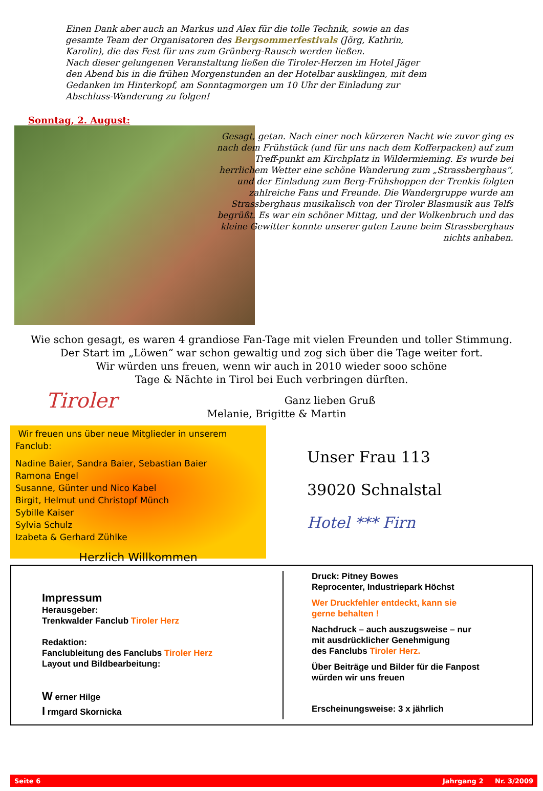Einen Dank aber auch an Markus und Alex für die tolle Technik, sowie an das gesamte Team der Organisatoren des Bergsommerfestivals (Jörg, Kathrin, Karolin), die das Fest für uns zum Grünberg-Rausch werden ließen.
Nach dieser gelungenen Veranstaltung ließen die Tiroler-Herzen im Hotel Jäger den Abend bis in die frühen Morgenstunden an der Hotelbar ausklingen, mit dem Gedanken im Hinterkopf, am Sonntagmorgen um 10 Uhr der Einladung zur Abschluss-Wanderung zu folgen!
Sonntag, 2. August:
Gesagt, getan. Nach einer noch kürzeren Nacht wie zuvor ging es nach dem Frühstück (und für uns nach dem Kofferpacken) auf zum Treff-punkt am Kirchplatz in Wildermieming. Es wurde bei herrlichem Wetter eine schöne Wanderung zum „Strassberghaus“, und der Einladung zum Berg-Frühshoppen der Trenkis folgten zahlreiche Fans und Freunde. Die Wandergruppe wurde am Strassberghaus musikalisch von der Tiroler Blasmusik aus Telfs begrüßt. Es war ein schöner Mittag, und der Wolkenbruch und das kleine Gewitter konnte unserer guten Laune beim Strassberghaus nichts anhaben.
Wie schon gesagt, es waren 4 grandiose Fan-Tage mit vielen Freunden und toller Stimmung.
Der Start im „Löwen“ war schon gewaltig und zog sich über die Tage weiter fort.
Wir würden uns freuen, wenn wir auch in 2010 wieder sooo schöne
Tage & Nächte in Tirol bei Euch verbringen dürften.
Tiroler Ganz lieben Gruß
Melanie, Brigitte & Martin
Wir freuen uns über neue Mitglieder in unserem Fanclub:
Nadine Baier, Sandra Baier, Sebastian Baier
Ramona Engel
Susanne, Günter und Nico Kabel
Birgit, Helmut und Christopf Münch
Sybille Kaiser
Sylvia Schulz
Izabeta & Gerhard Zühlke
Herzlich Willkommen
Unser Frau 113
39020 Schnalstal
Hotel *** Firn
Impressum
Herausgeber:
Trenkwalder Fanclub Tiroler Herz
Redaktion:
Fanclubleitung des Fanclubs Tiroler Herz
Layout und Bildbearbeitung:
W erner Hilge
I rmgard Skornicka
Druck: Pitney Bowes
Reprocenter, Industriepark Höchst
Wer Druckfehler entdeckt, kann sie
gerne behalten !
Nachdruck – auch auszugsweise – nur
mit ausdrücklicher Genehmigung
des Fanclubs Tiroler Herz.
Über Beiträge und Bilder für die Fanpost
würden wir uns freuen
Erscheinungsweise: 3 x jährlich
Seite 6 Jahrgang 2 Nr. 3/2009